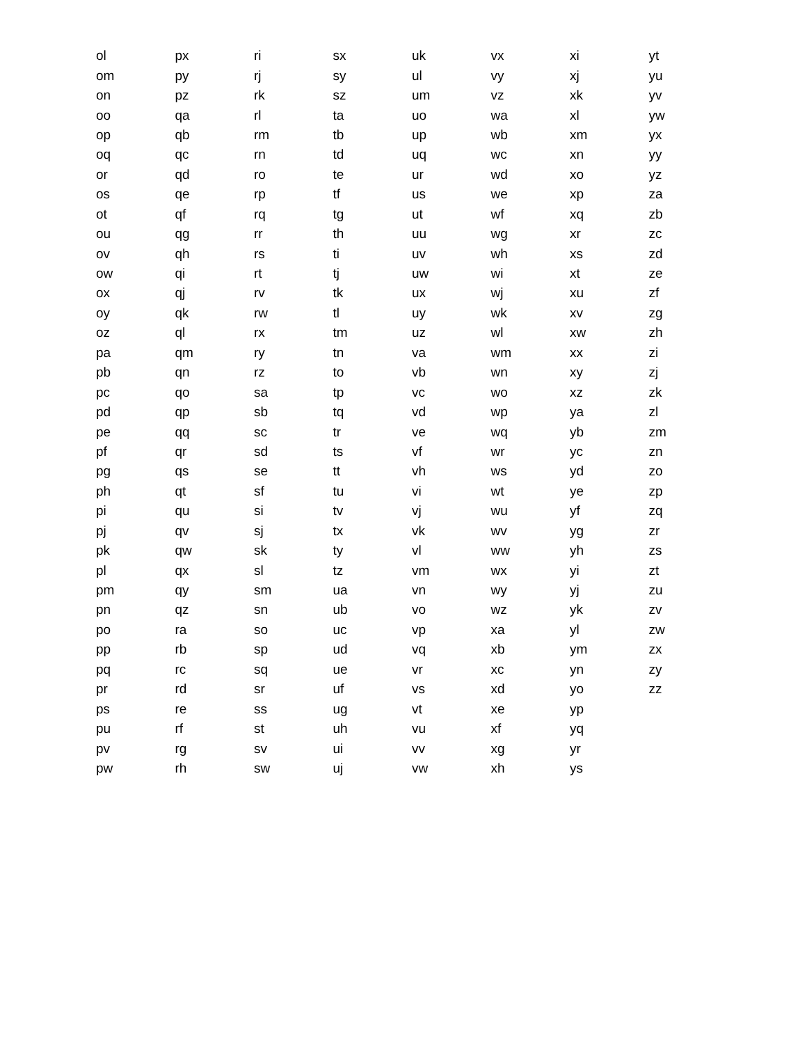| ol | px | ri | sx | uk | vx | xi | yt |
| om | py | rj | sy | ul | vy | xj | yu |
| on | pz | rk | sz | um | vz | xk | yv |
| oo | qa | rl | ta | uo | wa | xl | yw |
| op | qb | rm | tb | up | wb | xm | yx |
| oq | qc | rn | td | uq | wc | xn | yy |
| or | qd | ro | te | ur | wd | xo | yz |
| os | qe | rp | tf | us | we | xp | za |
| ot | qf | rq | tg | ut | wf | xq | zb |
| ou | qg | rr | th | uu | wg | xr | zc |
| ov | qh | rs | ti | uv | wh | xs | zd |
| ow | qi | rt | tj | uw | wi | xt | ze |
| ox | qj | rv | tk | ux | wj | xu | zf |
| oy | qk | rw | tl | uy | wk | xv | zg |
| oz | ql | rx | tm | uz | wl | xw | zh |
| pa | qm | ry | tn | va | wm | xx | zi |
| pb | qn | rz | to | vb | wn | xy | zj |
| pc | qo | sa | tp | vc | wo | xz | zk |
| pd | qp | sb | tq | vd | wp | ya | zl |
| pe | qq | sc | tr | ve | wq | yb | zm |
| pf | qr | sd | ts | vf | wr | yc | zn |
| pg | qs | se | tt | vh | ws | yd | zo |
| ph | qt | sf | tu | vi | wt | ye | zp |
| pi | qu | si | tv | vj | wu | yf | zq |
| pj | qv | sj | tx | vk | wv | yg | zr |
| pk | qw | sk | ty | vl | ww | yh | zs |
| pl | qx | sl | tz | vm | wx | yi | zt |
| pm | qy | sm | ua | vn | wy | yj | zu |
| pn | qz | sn | ub | vo | wz | yk | zv |
| po | ra | so | uc | vp | xa | yl | zw |
| pp | rb | sp | ud | vq | xb | ym | zx |
| pq | rc | sq | ue | vr | xc | yn | zy |
| pr | rd | sr | uf | vs | xd | yo | zz |
| ps | re | ss | ug | vt | xe | yp | |
| pu | rf | st | uh | vu | xf | yq | |
| pv | rg | sv | ui | vv | xg | yr | |
| pw | rh | sw | uj | vw | xh | ys | |